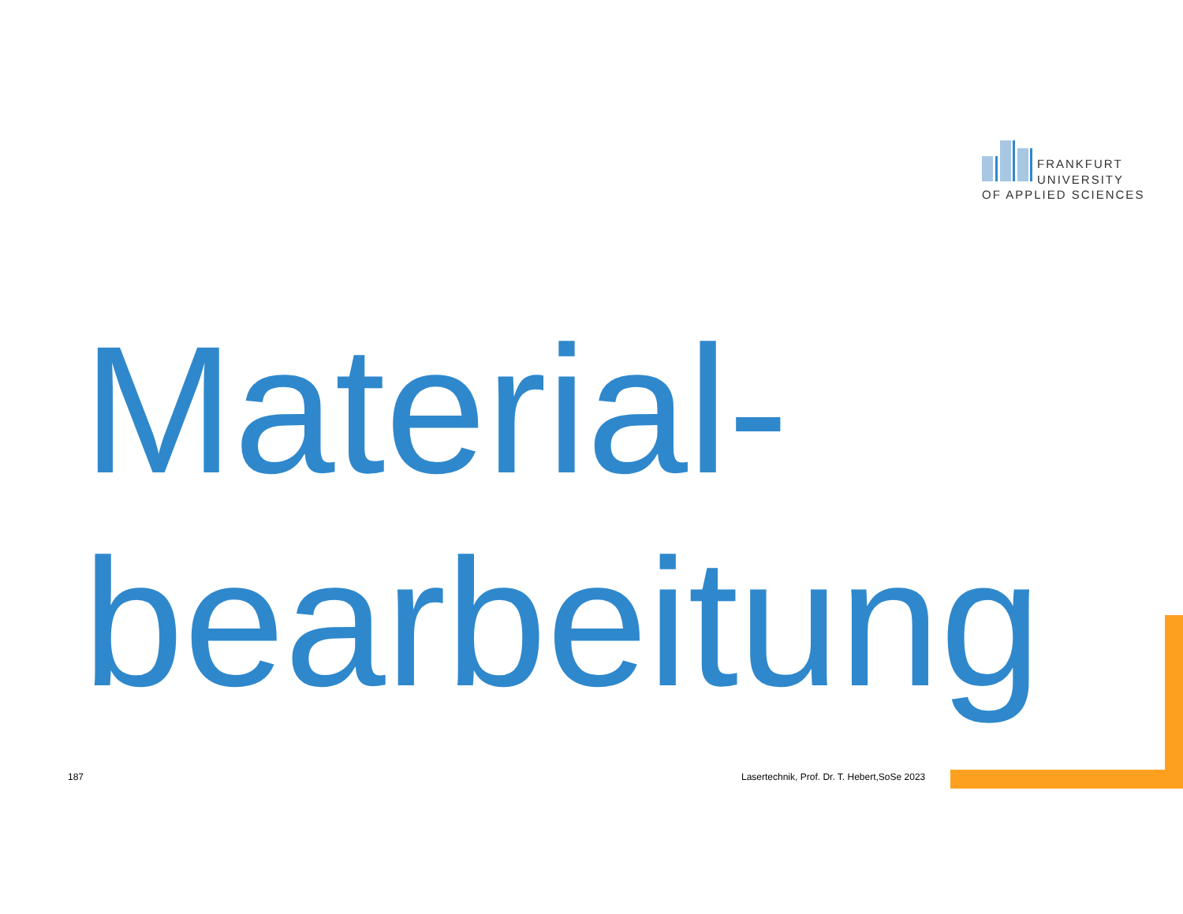FRANKFURT
UNIVERSITY
OF APPLIED SCIENCES
Material-
bearbeitung
187
Lasertechnik, Prof. Dr. T. Hebert,SoSe 2023